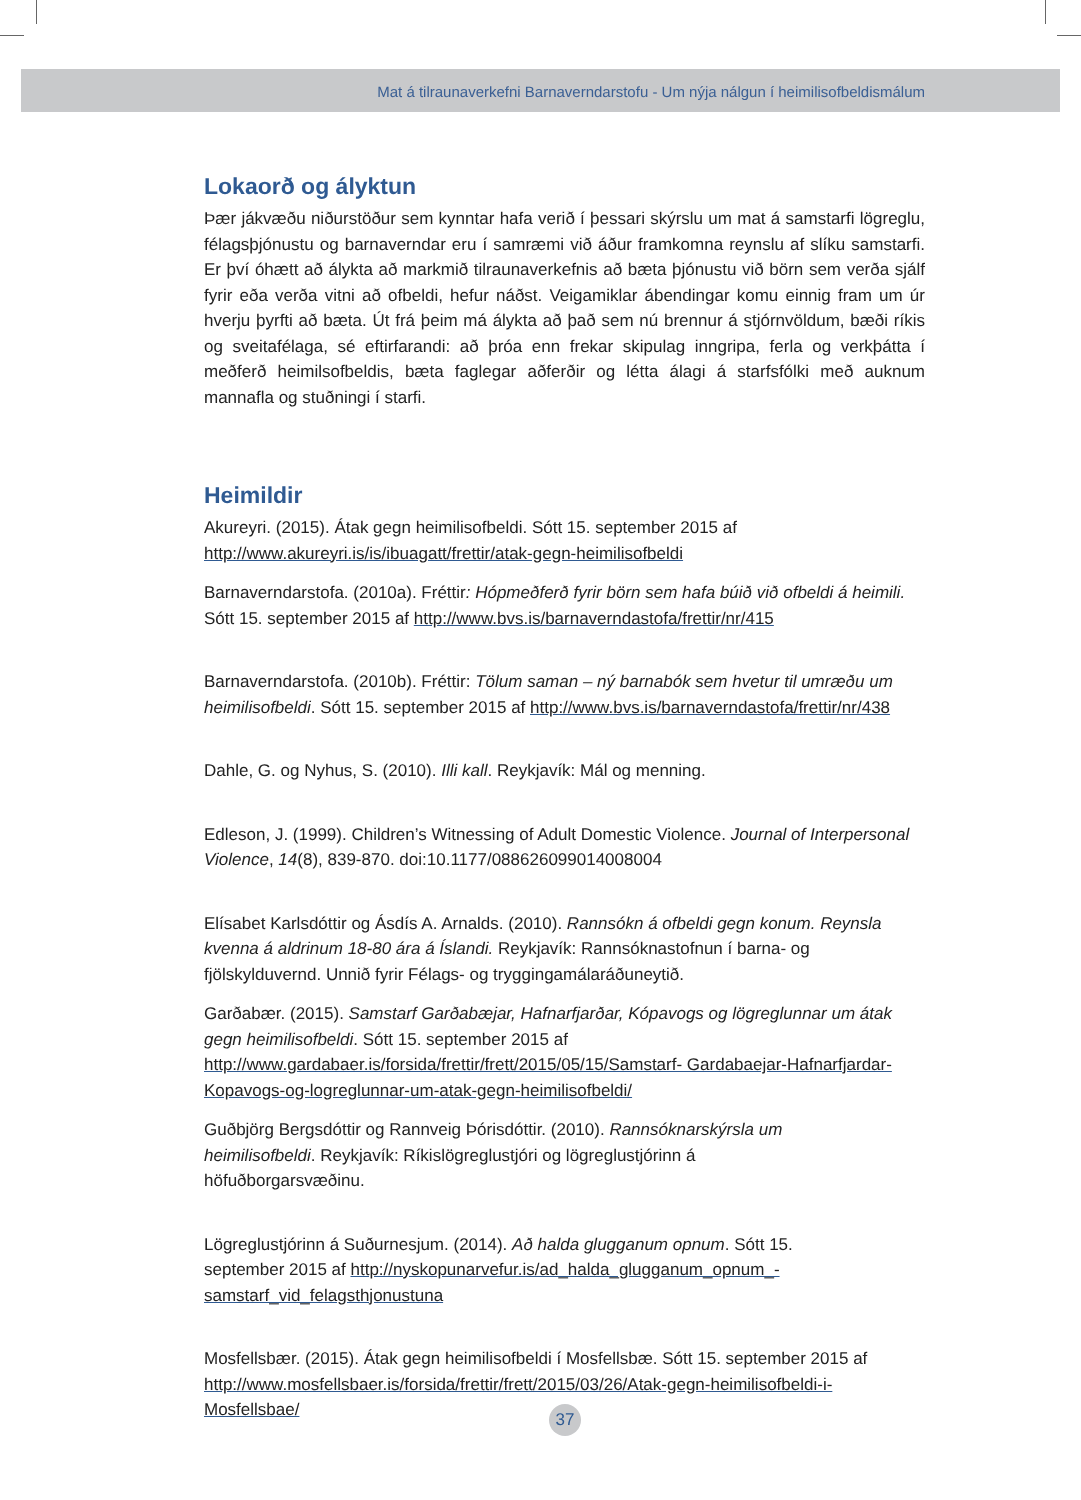Mat á tilraunaverkefni Barnaverndarstofu - Um nýja nálgun í heimilisofbeldismálum
Lokaorð og ályktun
Þær jákvæðu niðurstöður sem kynntar hafa verið í þessari skýrslu um mat á samstarfi lögreglu, félagsþjónustu og barnaverndar eru í samræmi við áður framkomna reynslu af slíku samstarfi. Er því óhætt að álykta að markmið tilraunaverkefnis að bæta þjónustu við börn sem verða sjálf fyrir eða verða vitni að ofbeldi, hefur náðst. Veigamiklar ábendingar komu einnig fram um úr hverju þyrfti að bæta. Út frá þeim má álykta að það sem nú brennur á stjórnvöldum, bæði ríkis og sveitafélaga, sé eftirfarandi: að þróa enn frekar skipulag inngripa, ferla og verkþátta í meðferð heimilsofbeldis, bæta faglegar aðferðir og létta álagi á starfsfólki með auknum mannafla og stuðningi í starfi.
Heimildir
Akureyri. (2015). Átak gegn heimilisofbeldi. Sótt 15. september 2015 af http://www.akureyri.is/is/ibuagatt/frettir/atak-gegn-heimilisofbeldi
Barnaverndarstofa. (2010a). Fréttir: Hópmeðferð fyrir börn sem hafa búið við ofbeldi á heimili. Sótt 15. september 2015 af http://www.bvs.is/barnaverndastofa/frettir/nr/415
Barnaverndarstofa. (2010b). Fréttir: Tölum saman – ný barnabók sem hvetur til umræðu um heimilisofbeldi. Sótt 15. september 2015 af http://www.bvs.is/barnaverndastofa/frettir/nr/438
Dahle, G. og Nyhus, S. (2010). Illi kall. Reykjavík: Mál og menning.
Edleson, J. (1999). Children’s Witnessing of Adult Domestic Violence. Journal of Interpersonal Violence, 14(8), 839-870. doi:10.1177/088626099014008004
Elísabet Karlsdóttir og Ásdís A. Arnalds. (2010). Rannsókn á ofbeldi gegn konum. Reynsla kvenna á aldrinum 18-80 ára á Íslandi. Reykjavík: Rannsóknastofnun í barna- og fjölskylduvernd. Unnið fyrir Félags- og tryggingamálaráðuneytið.
Garðabær. (2015). Samstarf Garðabæjar, Hafnarfjarðar, Kópavogs og lögreglunnar um átak gegn heimilisofbeldi. Sótt 15. september 2015 af http://www.gardabaer.is/forsida/frettir/frett/2015/05/15/Samstarf- Gardabaejar-Hafnarfjardar-Kopavogs-og-logreglunnar-um-atak-gegn-heimilisofbeldi/
Guðbjörg Bergsdóttir og Rannveig Þórisdóttir. (2010). Rannsóknarskýrsla um heimilisofbeldi. Reykjavík: Ríkislögreglustjóri og lögreglustjórinn á höfuðborgarsvæðinu.
Lögreglustjórinn á Suðurnesjum. (2014). Að halda glugganum opnum. Sótt 15. september 2015 af http://nyskopunarvefur.is/ad_halda_glugganum_opnum_-samstarf_vid_felagsthjonustuna
Mosfellsbær. (2015). Átak gegn heimilisofbeldi í Mosfellsbæ. Sótt 15. september 2015 af http://www.mosfellsbaer.is/forsida/frettir/frett/2015/03/26/Atak-gegn-heimilisofbeldi-i-Mosfellsbae/
37